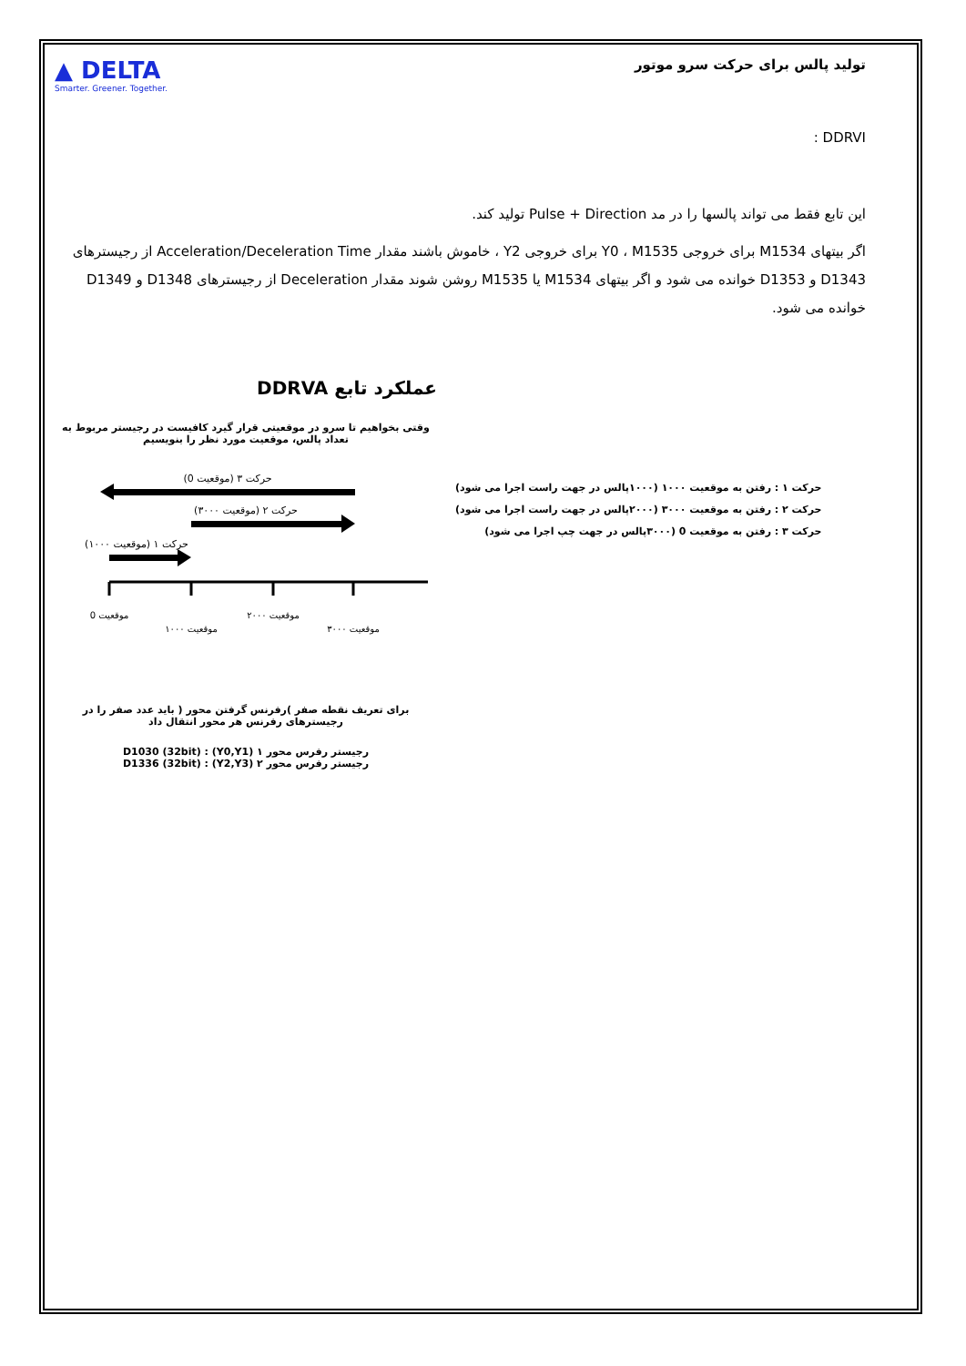▲ DELTA
Smarter. Greener. Together.
تولید پالس برای حرکت سرو موتور
DDRVI :
این تابع فقط می تواند پالسها را در مد Pulse + Direction تولید کند.
اگر بیتهای M1534 برای خروجی Y0 ، M1535 برای خروجی Y2 ، خاموش باشند مقدار Acceleration/Deceleration Time از رجیسترهای D1343 و D1353 خوانده می شود و اگر بیتهای M1534 یا M1535 روشن شوند مقدار Deceleration از رجیسترهای D1348 و D1349 خوانده می شود.
عملکرد تابع DDRVA
وقتی بخواهیم تا سرو در موقعیتی قرار گیرد کافیست در رجیستر مربوط به تعداد پالس، موقعیت مورد نظر را بنویسیم
حرکت ۳ (موقعیت 0)
حرکت ۲ (موقعیت ۳۰۰۰)
حرکت ۱ (موقعیت ۱۰۰۰)
موقعیت 0
موقعیت ۱۰۰۰
موقعیت ۲۰۰۰
موقعیت ۳۰۰۰
برای تعریف نقطه صفر )رفرنس گرفتن محور ( باید عدد صفر را در رجیسترهای رفرنس هر محور انتقال داد
رجیستر رفرس محور ۱ (Y0,Y1) : D1030 (32bit)
رجیستر رفرس محور ۲ (Y2,Y3) : D1336 (32bit)
حرکت ۱ : رفتن به موقعیت ۱۰۰۰ (۱۰۰۰پالس در جهت راست اجرا می شود)
حرکت ۲ : رفتن به موقعیت ۳۰۰۰ (۲۰۰۰پالس در جهت راست اجرا می شود)
حرکت ۳ : رفتن به موقعیت 0 (۳۰۰۰پالس در جهت چپ اجرا می شود)